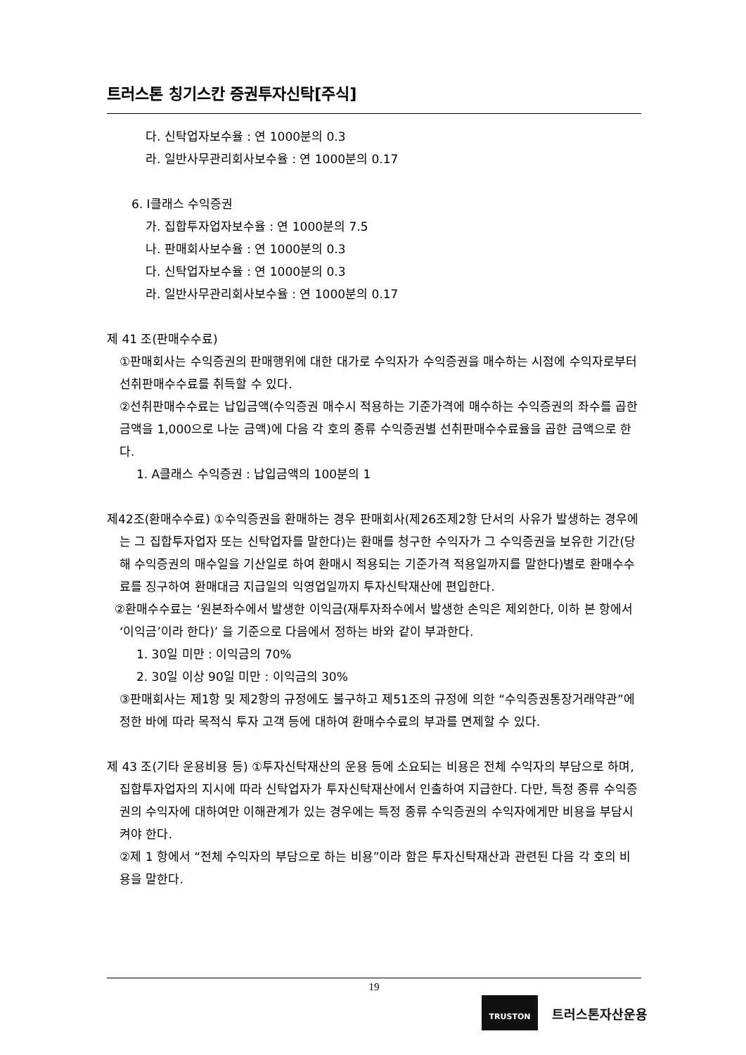트러스톤 칭기스칸 증권투자신탁[주식]
다. 신탁업자보수율 : 연 1000분의 0.3
라. 일반사무관리회사보수율 : 연 1000분의 0.17
6. I클래스 수익증권
가. 집합투자업자보수율 : 연 1000분의 7.5
나. 판매회사보수율 : 연 1000분의 0.3
다. 신탁업자보수율 : 연 1000분의 0.3
라. 일반사무관리회사보수율 : 연 1000분의 0.17
제 41 조(판매수수료)
①판매회사는 수익증권의 판매행위에 대한 대가로 수익자가 수익증권을 매수하는 시점에 수익자로부터 선취판매수수료를 취득할 수 있다.
②선취판매수수료는 납입금액(수익증권 매수시 적용하는 기준가격에 매수하는 수익증권의 좌수를 곱한 금액을 1,000으로 나눈 금액)에 다음 각 호의 종류 수익증권별 선취판매수수료율을 곱한 금액으로 한다.
1. A클래스 수익증권 : 납입금액의 100분의 1
제42조(환매수수료) ①수익증권을 환매하는 경우 판매회사(제26조제2항 단서의 사유가 발생하는 경우에는 그 집합투자업자 또는 신탁업자를 말한다)는 환매를 청구한 수익자가 그 수익증권을 보유한 기간(당해 수익증권의 매수일을 기산일로 하여 환매시 적용되는 기준가격 적용일까지를 말한다)별로 환매수수료를 징구하여 환매대금 지급일의 익영업일까지 투자신탁재산에 편입한다.
②환매수수료는 ‘원본좌수에서 발생한 이익금(재투자좌수에서 발생한 손익은 제외한다, 이하 본 항에서 ‘이익금’이라 한다)’ 을 기준으로 다음에서 정하는 바와 같이 부과한다.
1. 30일 미만 : 이익금의 70%
2. 30일 이상 90일 미만 : 이익금의 30%
③판매회사는 제1항 및 제2항의 규정에도 불구하고 제51조의 규정에 의한 “수익증권통장거래약관”에 정한 바에 따라 목적식 투자 고객 등에 대하여 환매수수료의 부과를 면제할 수 있다.
제 43 조(기타 운용비용 등) ①투자신탁재산의 운용 등에 소요되는 비용은 전체 수익자의 부담으로 하며, 집합투자업자의 지시에 따라 신탁업자가 투자신탁재산에서 인출하여 지급한다. 다만, 특정 종류 수익증권의 수익자에 대하여만 이해관계가 있는 경우에는 특정 종류 수익증권의 수익자에게만 비용을 부담시켜야 한다.
②제 1 항에서 “전체 수익자의 부담으로 하는 비용”이라 함은 투자신탁재산과 관련된 다음 각 호의 비용을 말한다.
19
TRUSTON
트러스톤자산운용